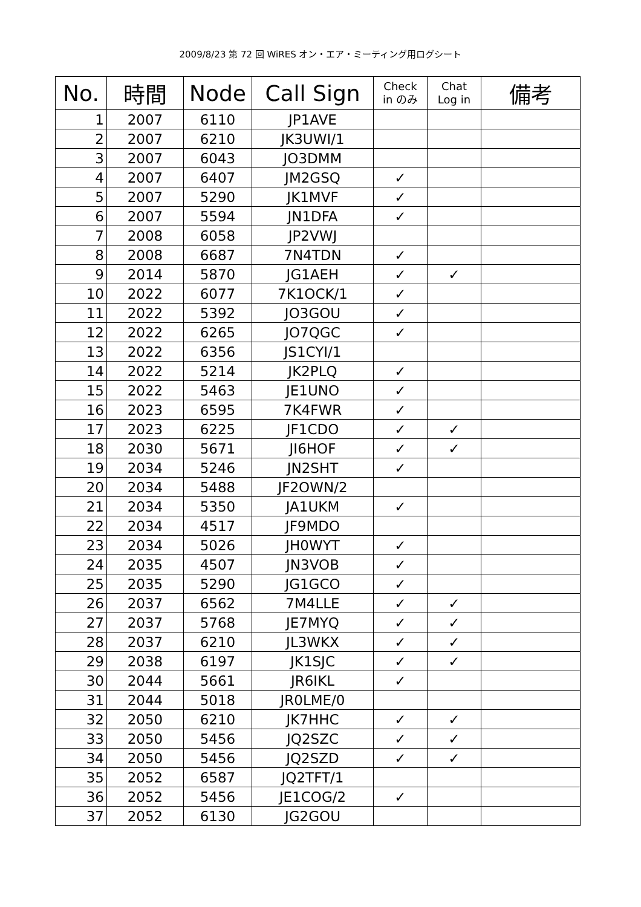2009/8/23 第 72 回 WiRES オン・エア・ミーティング用ログシート
| No. | 時間 | Node | Call Sign | Check in のみ | Chat Log in | 備考 |
| --- | --- | --- | --- | --- | --- | --- |
| 1 | 2007 | 6110 | JP1AVE | | | |
| 2 | 2007 | 6210 | JK3UWI/1 | | | |
| 3 | 2007 | 6043 | JO3DMM | | | |
| 4 | 2007 | 6407 | JM2GSQ | ✓ | | |
| 5 | 2007 | 5290 | JK1MVF | ✓ | | |
| 6 | 2007 | 5594 | JN1DFA | ✓ | | |
| 7 | 2008 | 6058 | JP2VWJ | | | |
| 8 | 2008 | 6687 | 7N4TDN | ✓ | | |
| 9 | 2014 | 5870 | JG1AEH | ✓ | ✓ | |
| 10 | 2022 | 6077 | 7K1OCK/1 | ✓ | | |
| 11 | 2022 | 5392 | JO3GOU | ✓ | | |
| 12 | 2022 | 6265 | JO7QGC | ✓ | | |
| 13 | 2022 | 6356 | JS1CYI/1 | | | |
| 14 | 2022 | 5214 | JK2PLQ | ✓ | | |
| 15 | 2022 | 5463 | JE1UNO | ✓ | | |
| 16 | 2023 | 6595 | 7K4FWR | ✓ | | |
| 17 | 2023 | 6225 | JF1CDO | ✓ | ✓ | |
| 18 | 2030 | 5671 | JI6HOF | ✓ | ✓ | |
| 19 | 2034 | 5246 | JN2SHT | ✓ | | |
| 20 | 2034 | 5488 | JF2OWN/2 | | | |
| 21 | 2034 | 5350 | JA1UKM | ✓ | | |
| 22 | 2034 | 4517 | JF9MDO | | | |
| 23 | 2034 | 5026 | JH0WYT | ✓ | | |
| 24 | 2035 | 4507 | JN3VOB | ✓ | | |
| 25 | 2035 | 5290 | JG1GCO | ✓ | | |
| 26 | 2037 | 6562 | 7M4LLE | ✓ | ✓ | |
| 27 | 2037 | 5768 | JE7MYQ | ✓ | ✓ | |
| 28 | 2037 | 6210 | JL3WKX | ✓ | ✓ | |
| 29 | 2038 | 6197 | JK1SJC | ✓ | ✓ | |
| 30 | 2044 | 5661 | JR6IKL | ✓ | | |
| 31 | 2044 | 5018 | JR0LME/0 | | | |
| 32 | 2050 | 6210 | JK7HHC | ✓ | ✓ | |
| 33 | 2050 | 5456 | JQ2SZC | ✓ | ✓ | |
| 34 | 2050 | 5456 | JQ2SZD | ✓ | ✓ | |
| 35 | 2052 | 6587 | JQ2TFT/1 | | | |
| 36 | 2052 | 5456 | JE1COG/2 | ✓ | | |
| 37 | 2052 | 6130 | JG2GOU | | | |